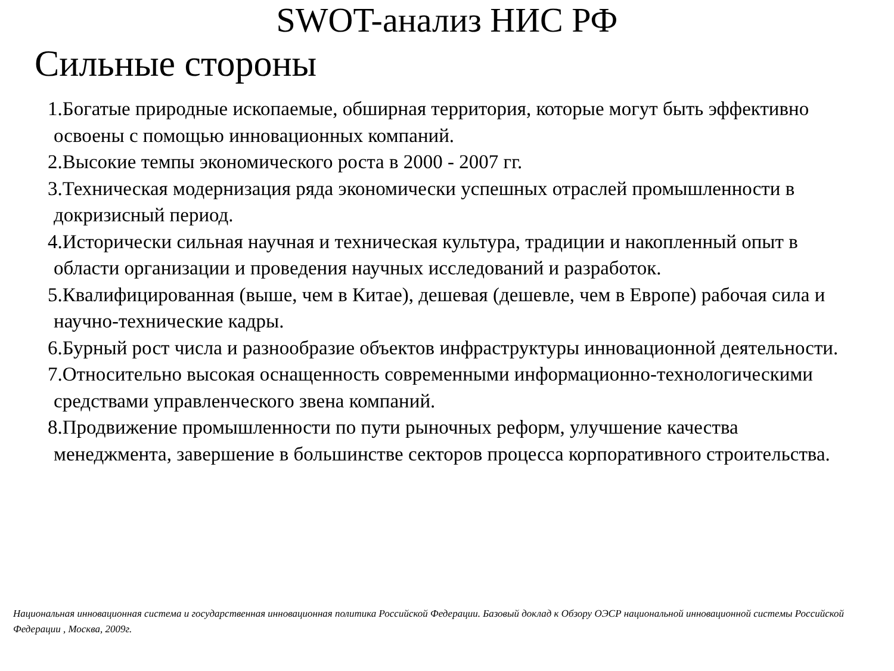SWOT-анализ НИС РФ
Сильные стороны
1.Богатые природные ископаемые, обширная территория, которые могут быть эффективно освоены с помощью инновационных компаний.
2.Высокие темпы экономического роста в 2000 - 2007 гг.
3.Техническая модернизация ряда экономически успешных отраслей промышленности в докризисный период.
4.Исторически сильная научная и техническая культура, традиции и накопленный опыт в области организации и проведения научных исследований и разработок.
5.Квалифицированная (выше, чем в Китае), дешевая (дешевле, чем в Европе) рабочая сила и научно-технические кадры.
6.Бурный рост числа и разнообразие объектов инфраструктуры инновационной деятельности.
7.Относительно высокая оснащенность современными информационно-технологическими средствами управленческого звена компаний.
8.Продвижение промышленности по пути рыночных реформ, улучшение качества менеджмента, завершение в большинстве секторов процесса корпоративного строительства.
Национальная инновационная система и государственная инновационная политика Российской Федерации. Базовый доклад к Обзору ОЭСР национальной инновационной системы Российской Федерации , Москва, 2009г.